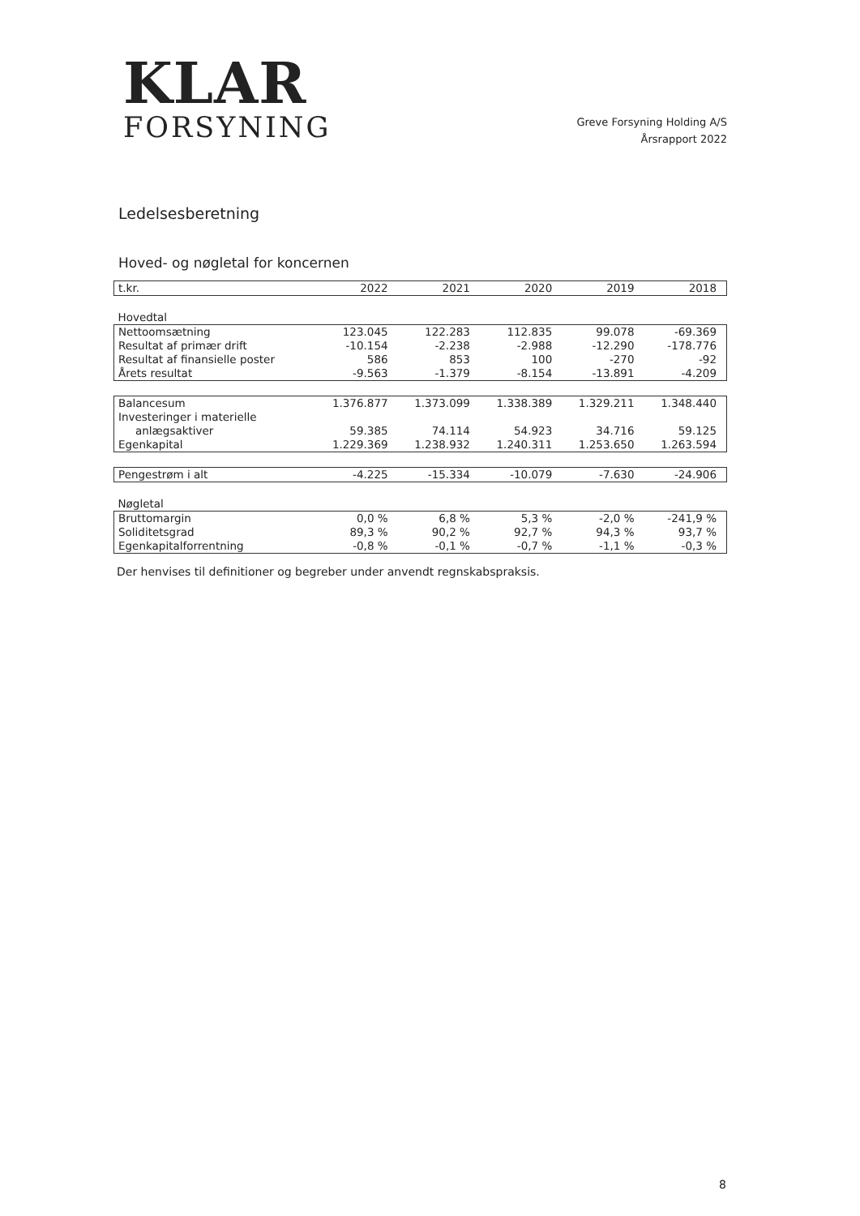KLAR
FORSYNING
Greve Forsyning Holding A/S
Årsrapport 2022
Ledelsesberetning
Hoved- og nøgletal for koncernen
| t.kr. | 2022 | 2021 | 2020 | 2019 | 2018 |
| Hovedtal | | | | | |
| Nettoomsætning | 123.045 | 122.283 | 112.835 | 99.078 | -69.369 |
| Resultat af primær drift | -10.154 | -2.238 | -2.988 | -12.290 | -178.776 |
| Resultat af finansielle poster | 586 | 853 | 100 | -270 | -92 |
| Årets resultat | -9.563 | -1.379 | -8.154 | -13.891 | -4.209 |
| Balancesum | 1.376.877 | 1.373.099 | 1.338.389 | 1.329.211 | 1.348.440 |
| Investeringer i materielle | | | | | |
| anlægsaktiver | 59.385 | 74.114 | 54.923 | 34.716 | 59.125 |
| Egenkapital | 1.229.369 | 1.238.932 | 1.240.311 | 1.253.650 | 1.263.594 |
| Pengestrøm i alt | -4.225 | -15.334 | -10.079 | -7.630 | -24.906 |
| Nøgletal | | | | | |
| Bruttomargin | 0,0 % | 6,8 % | 5,3 % | -2,0 % | -241,9 % |
| Soliditetsgrad | 89,3 % | 90,2 % | 92,7 % | 94,3 % | 93,7 % |
| Egenkapitalforrentning | -0,8 % | -0,1 % | -0,7 % | -1,1 % | -0,3 % |
Der henvises til definitioner og begreber under anvendt regnskabspraksis.
8